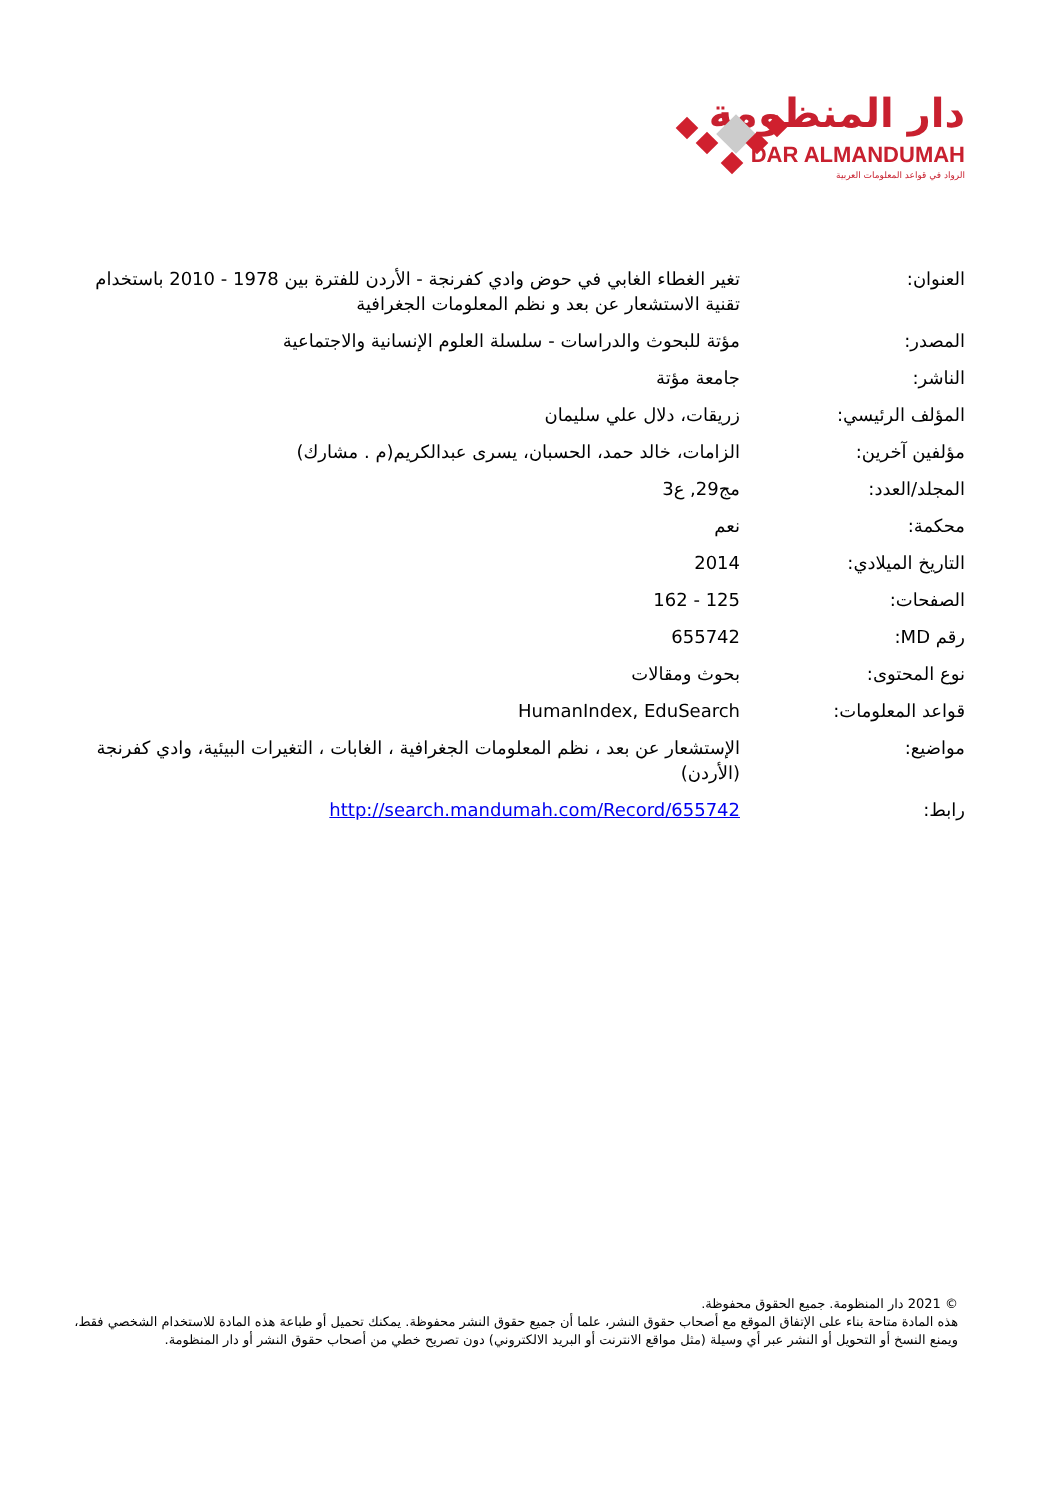دار المنظومة
DAR ALMANDUMAH
الرواد في قواعد المعلومات العربية
| العنوان: | تغير الغطاء الغابي في حوض وادي كفرنجة - الأردن للفترة بين 1978 - 2010 باستخدام تقنية الاستشعار عن بعد و نظم المعلومات الجغرافية |
| المصدر: | مؤتة للبحوث والدراسات - سلسلة العلوم الإنسانية والاجتماعية |
| الناشر: | جامعة مؤتة |
| المؤلف الرئيسي: | زريقات، دلال علي سليمان |
| مؤلفين آخرين: | الزامات، خالد حمد، الحسبان، يسرى عبدالكريم(م . مشارك) |
| المجلد/العدد: | مج29, ع3 |
| محكمة: | نعم |
| التاريخ الميلادي: | 2014 |
| الصفحات: | 125 - 162 |
| رقم MD: | 655742 |
| نوع المحتوى: | بحوث ومقالات |
| قواعد المعلومات: | HumanIndex, EduSearch |
| مواضيع: | الإستشعار عن بعد ، نظم المعلومات الجغرافية ، الغابات ، التغيرات البيئية، وادي كفرنجة (الأردن) |
| رابط: | http://search.mandumah.com/Record/655742 |
© 2021 دار المنظومة. جميع الحقوق محفوظة.
هذه المادة متاحة بناء على الإتفاق الموقع مع أصحاب حقوق النشر، علما أن جميع حقوق النشر محفوظة. يمكنك تحميل أو طباعة هذه المادة للاستخدام الشخصي فقط، ويمنع النسخ أو التحويل أو النشر عبر أي وسيلة (مثل مواقع الانترنت أو البريد الالكتروني) دون تصريح خطي من أصحاب حقوق النشر أو دار المنظومة.